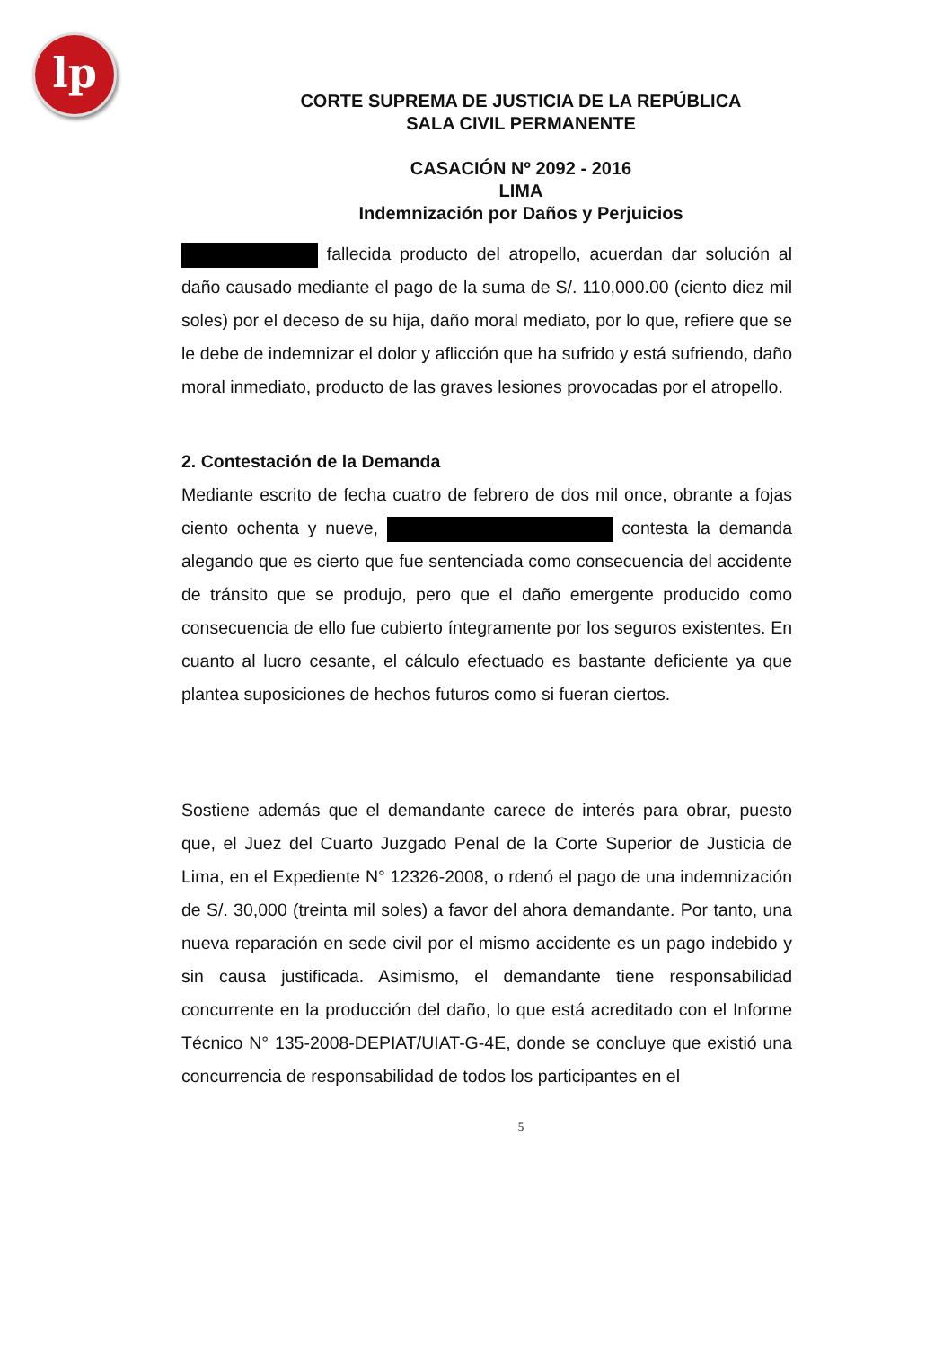lp
CORTE SUPREMA DE JUSTICIA DE LA REPÚBLICA
SALA CIVIL PERMANENTE
CASACIÓN Nº 2092 - 2016
LIMA
Indemnización por Daños y Perjuicios
fallecida producto del atropello, acuerdan dar solución al daño causado mediante el pago de la suma de S/. 110,000.00 (ciento diez mil soles) por el deceso de su hija, daño moral mediato, por lo que, refiere que se le debe de indemnizar el dolor y aflicción que ha sufrido y está sufriendo, daño moral inmediato, producto de las graves lesiones provocadas por el atropello.
2. Contestación de la Demanda
Mediante escrito de fecha cuatro de febrero de dos mil once, obrante a fojas ciento ochenta y nueve, contesta la demanda alegando que es cierto que fue sentenciada como consecuencia del accidente de tránsito que se produjo, pero que el daño emergente producido como consecuencia de ello fue cubierto íntegramente por los seguros existentes. En cuanto al lucro cesante, el cálculo efectuado es bastante deficiente ya que plantea suposiciones de hechos futuros como si fueran ciertos.
Sostiene además que el demandante carece de interés para obrar, puesto que, el Juez del Cuarto Juzgado Penal de la Corte Superior de Justicia de Lima, en el Expediente N° 12326-2008, o rdenó el pago de una indemnización de S/. 30,000 (treinta mil soles) a favor del ahora demandante. Por tanto, una nueva reparación en sede civil por el mismo accidente es un pago indebido y sin causa justificada. Asimismo, el demandante tiene responsabilidad concurrente en la producción del daño, lo que está acreditado con el Informe Técnico N° 135-2008-DEPIAT/UIAT-G-4E, donde se concluye que existió una concurrencia de responsabilidad de todos los participantes en el
5